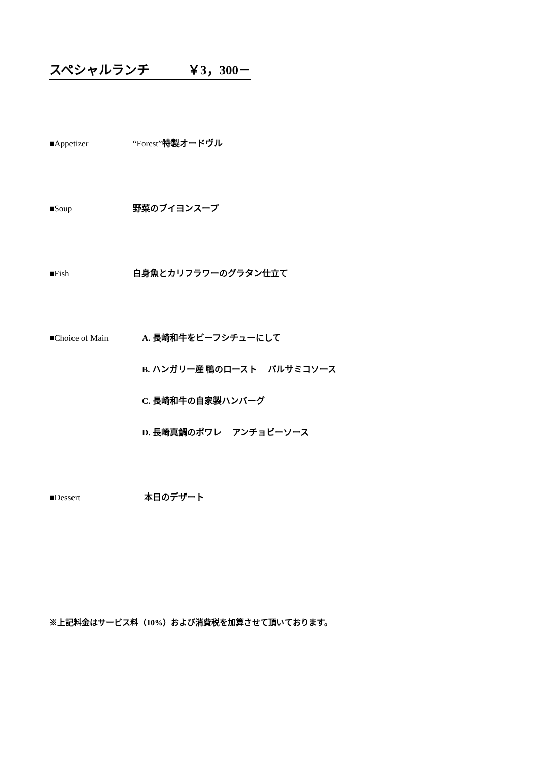スペシャルランチ　　　￥3，300－
■Appetizer “Forest”特製オードヴル
■Soup 野菜のブイヨンスープ
■Fish 白身魚とカリフラワーのグラタン仕立て
■Choice of Main A. 長崎和牛をビーフシチューにして
B. ハンガリー産 鴨のロースト　 バルサミコソース
C. 長崎和牛の自家製ハンバーグ
D. 長崎真鯛のポワレ　 アンチョビーソース
■Dessert 本日のデザート
※上記料金はサービス料（10%）および消費税を加算させて頂いております。